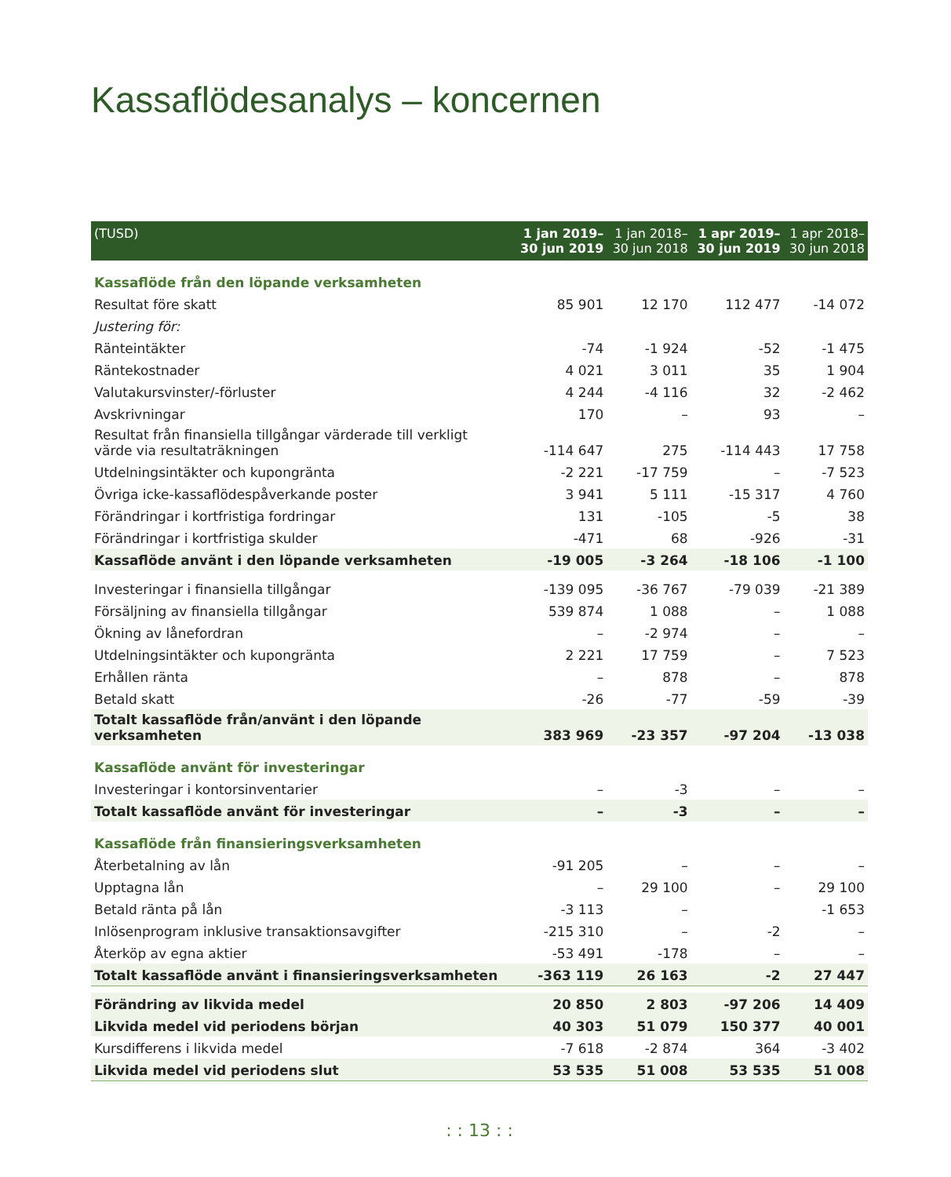Kassaflödesanalys – koncernen
| (TUSD) | 1 jan 2019– 30 jun 2019 | 1 jan 2018– 30 jun 2018 | 1 apr 2019– 30 jun 2019 | 1 apr 2018– 30 jun 2018 |
| --- | --- | --- | --- | --- |
| Kassaflöde från den löpande verksamheten | | | | |
| Resultat före skatt | 85 901 | 12 170 | 112 477 | -14 072 |
| Justering för: | | | | |
| Ränteintäkter | -74 | -1 924 | -52 | -1 475 |
| Räntekostnader | 4 021 | 3 011 | 35 | 1 904 |
| Valutakursvinster/-förluster | 4 244 | -4 116 | 32 | -2 462 |
| Avskrivningar | 170 | – | 93 | – |
| Resultat från finansiella tillgångar värderade till verkligt värde via resultaträkningen | -114 647 | 275 | -114 443 | 17 758 |
| Utdelningsintäkter och kupongränta | -2 221 | -17 759 | – | -7 523 |
| Övriga icke-kassaflödespåverkande poster | 3 941 | 5 111 | -15 317 | 4 760 |
| Förändringar i kortfristiga fordringar | 131 | -105 | -5 | 38 |
| Förändringar i kortfristiga skulder | -471 | 68 | -926 | -31 |
| Kassaflöde använt i den löpande verksamheten | -19 005 | -3 264 | -18 106 | -1 100 |
| Investeringar i finansiella tillgångar | -139 095 | -36 767 | -79 039 | -21 389 |
| Försäljning av finansiella tillgångar | 539 874 | 1 088 | – | 1 088 |
| Ökning av lånefordran | – | -2 974 | – | – |
| Utdelningsintäkter och kupongränta | 2 221 | 17 759 | – | 7 523 |
| Erhållen ränta | – | 878 | – | 878 |
| Betald skatt | -26 | -77 | -59 | -39 |
| Totalt kassaflöde från/använt i den löpande verksamheten | 383 969 | -23 357 | -97 204 | -13 038 |
| Kassaflöde använt för investeringar | | | | |
| Investeringar i kontorsinventarier | – | -3 | – | – |
| Totalt kassaflöde använt för investeringar | – | -3 | – | – |
| Kassaflöde från finansieringsverksamheten | | | | |
| Återbetalning av lån | -91 205 | – | – | – |
| Upptagna lån | – | 29 100 | – | 29 100 |
| Betald ränta på lån | -3 113 | – | | -1 653 |
| Inlösenprogram inklusive transaktionsavgifter | -215 310 | – | -2 | – |
| Återköp av egna aktier | -53 491 | -178 | – | – |
| Totalt kassaflöde använt i finansieringsverksamheten | -363 119 | 26 163 | -2 | 27 447 |
| Förändring av likvida medel | 20 850 | 2 803 | -97 206 | 14 409 |
| Likvida medel vid periodens början | 40 303 | 51 079 | 150 377 | 40 001 |
| Kursdifferens i likvida medel | -7 618 | -2 874 | 364 | -3 402 |
| Likvida medel vid periodens slut | 53 535 | 51 008 | 53 535 | 51 008 |
: : 13 : :